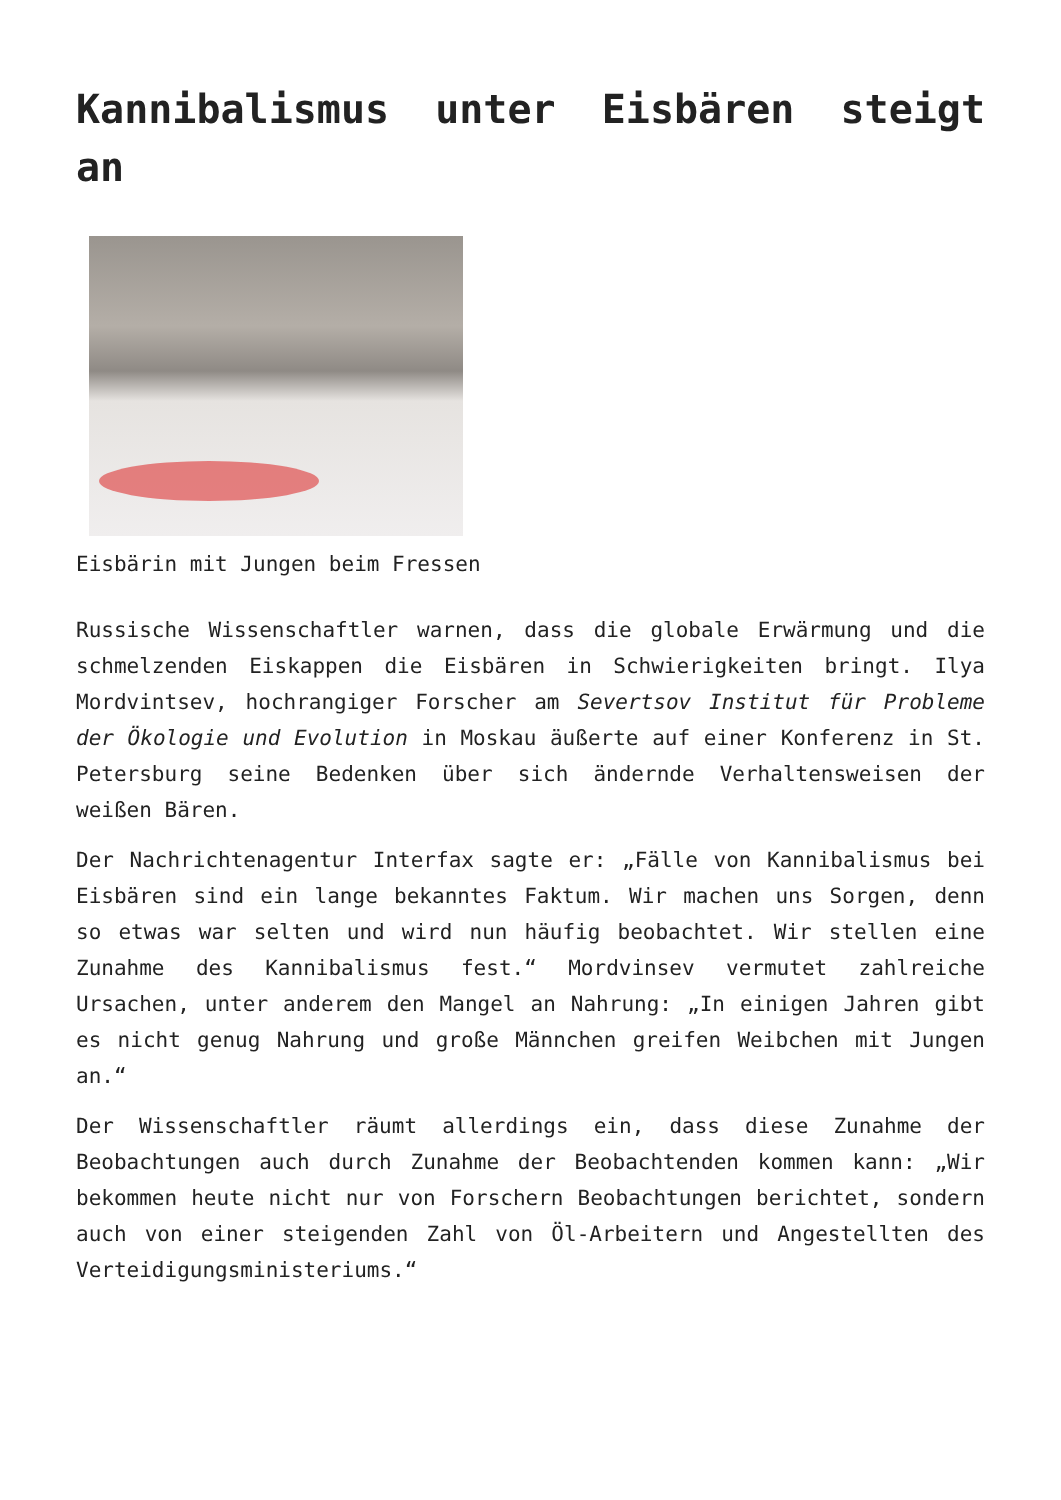Kannibalismus unter Eisbären steigt an
Eisbärin mit Jungen beim Fressen
Russische Wissenschaftler warnen, dass die globale Erwärmung und die schmelzenden Eiskappen die Eisbären in Schwierigkeiten bringt. Ilya Mordvintsev, hochrangiger Forscher am Severtsov Institut für Probleme der Ökologie und Evolution in Moskau äußerte auf einer Konferenz in St. Petersburg seine Bedenken über sich ändernde Verhaltensweisen der weißen Bären.
Der Nachrichtenagentur Interfax sagte er: „Fälle von Kannibalismus bei Eisbären sind ein lange bekanntes Faktum. Wir machen uns Sorgen, denn so etwas war selten und wird nun häufig beobachtet. Wir stellen eine Zunahme des Kannibalismus fest.“ Mordvinsev vermutet zahlreiche Ursachen, unter anderem den Mangel an Nahrung: „In einigen Jahren gibt es nicht genug Nahrung und große Männchen greifen Weibchen mit Jungen an.“
Der Wissenschaftler räumt allerdings ein, dass diese Zunahme der Beobachtungen auch durch Zunahme der Beobachtenden kommen kann: „Wir bekommen heute nicht nur von Forschern Beobachtungen berichtet, sondern auch von einer steigenden Zahl von Öl-Arbeitern und Angestellten des Verteidigungsministeriums.“